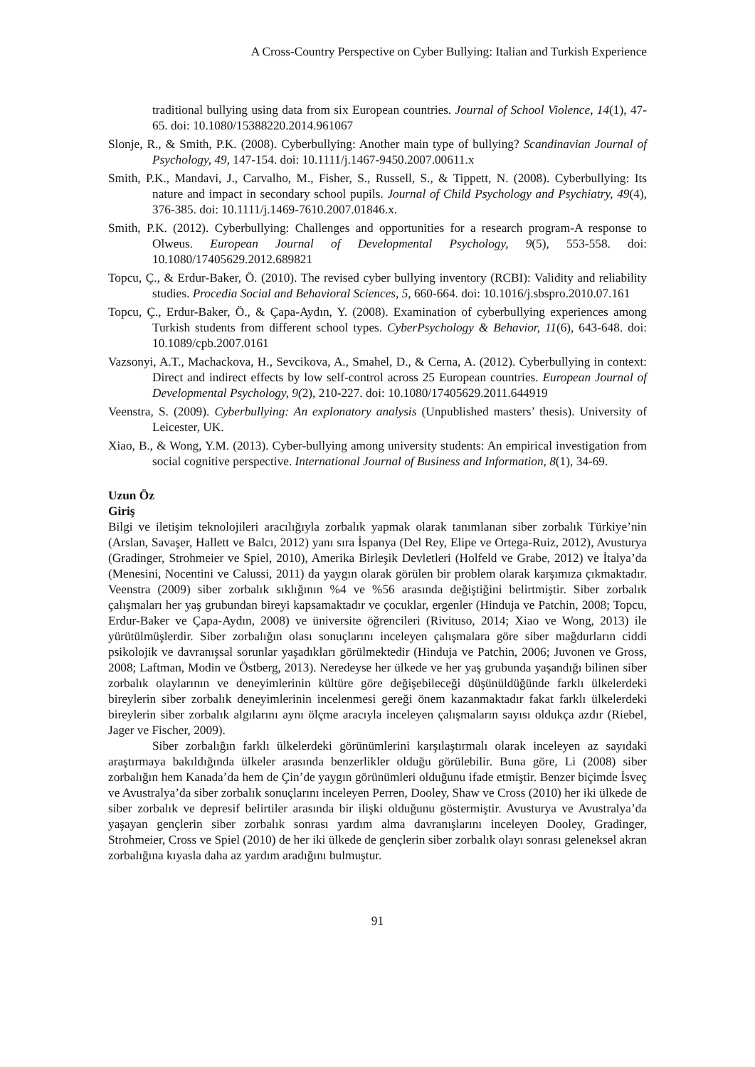A Cross-Country Perspective on Cyber Bullying: Italian and Turkish Experience
traditional bullying using data from six European countries. Journal of School Violence, 14(1), 47-65. doi: 10.1080/15388220.2014.961067
Slonje, R., & Smith, P.K. (2008). Cyberbullying: Another main type of bullying? Scandinavian Journal of Psychology, 49, 147-154. doi: 10.1111/j.1467-9450.2007.00611.x
Smith, P.K., Mandavi, J., Carvalho, M., Fisher, S., Russell, S., & Tippett, N. (2008). Cyberbullying: Its nature and impact in secondary school pupils. Journal of Child Psychology and Psychiatry, 49(4), 376-385. doi: 10.1111/j.1469-7610.2007.01846.x.
Smith, P.K. (2012). Cyberbullying: Challenges and opportunities for a research program-A response to Olweus. European Journal of Developmental Psychology, 9(5), 553-558. doi: 10.1080/17405629.2012.689821
Topcu, Ç., & Erdur-Baker, Ö. (2010). The revised cyber bullying inventory (RCBI): Validity and reliability studies. Procedia Social and Behavioral Sciences, 5, 660-664. doi: 10.1016/j.sbspro.2010.07.161
Topcu, Ç., Erdur-Baker, Ö., & Çapa-Aydın, Y. (2008). Examination of cyberbullying experiences among Turkish students from different school types. CyberPsychology & Behavior, 11(6), 643-648. doi: 10.1089/cpb.2007.0161
Vazsonyi, A.T., Machackova, H., Sevcikova, A., Smahel, D., & Cerna, A. (2012). Cyberbullying in context: Direct and indirect effects by low self-control across 25 European countries. European Journal of Developmental Psychology, 9(2), 210-227. doi: 10.1080/17405629.2011.644919
Veenstra, S. (2009). Cyberbullying: An explonatory analysis (Unpublished masters’ thesis). University of Leicester, UK.
Xiao, B., & Wong, Y.M. (2013). Cyber-bullying among university students: An empirical investigation from social cognitive perspective. International Journal of Business and Information, 8(1), 34-69.
Uzun Öz
Giriş
Bilgi ve iletişim teknolojileri aracılığıyla zorbalık yapmak olarak tanımlanan siber zorbalık Türkiye’nin (Arslan, Savaşer, Hallett ve Balcı, 2012) yanı sıra İspanya (Del Rey, Elipe ve Ortega-Ruiz, 2012), Avusturya (Gradinger, Strohmeier ve Spiel, 2010), Amerika Birleşik Devletleri (Holfeld ve Grabe, 2012) ve İtalya’da (Menesini, Nocentini ve Calussi, 2011) da yaygın olarak görülen bir problem olarak karşımıza çıkmaktadır. Veenstra (2009) siber zorbalık sıklığının %4 ve %56 arasında değiştiğini belirtmiştir. Siber zorbalık çalışmaları her yaş grubundan bireyi kapsamaktadır ve çocuklar, ergenler (Hinduja ve Patchin, 2008; Topcu, Erdur-Baker ve Çapa-Aydın, 2008) ve üniversite öğrencileri (Rivituso, 2014; Xiao ve Wong, 2013) ile yürütülmüşlerdir. Siber zorbalığın olası sonuçlarını inceleyen çalışmalara göre siber mağdurların ciddi psikolojik ve davranışsal sorunlar yaşadıkları görülmektedir (Hinduja ve Patchin, 2006; Juvonen ve Gross, 2008; Laftman, Modin ve Östberg, 2013). Neredeyse her ülkede ve her yaş grubunda yaşandığı bilinen siber zorbalık olaylarının ve deneyimlerinin kültüre göre değişebileceği düşünüldüğünde farklı ülkelerdeki bireylerin siber zorbalık deneyimlerinin incelenmesi gereği önem kazanmaktadır fakat farklı ülkelerdeki bireylerin siber zorbalık algılarını aynı ölçme aracıyla inceleyen çalışmaların sayısı oldukça azdır (Riebel, Jager ve Fischer, 2009).
Siber zorbalığın farklı ülkelerdeki görünümlerini karşılaştırmalı olarak inceleyen az sayıdaki araştırmaya bakıldığında ülkeler arasında benzerlikler olduğu görülebilir. Buna göre, Li (2008) siber zorbalığın hem Kanada’da hem de Çin’de yaygın görünümleri olduğunu ifade etmiştir. Benzer biçimde İsveç ve Avustralya’da siber zorbalık sonuçlarını inceleyen Perren, Dooley, Shaw ve Cross (2010) her iki ülkede de siber zorbalık ve depresif belirtiler arasında bir ilişki olduğunu göstermiştir. Avusturya ve Avustralya’da yaşayan gençlerin siber zorbalık sonrası yardım alma davranışlarını inceleyen Dooley, Gradinger, Strohmeier, Cross ve Spiel (2010) de her iki ülkede de gençlerin siber zorbalık olayı sonrası geleneksel akran zorbalığına kıyasla daha az yardım aradığını bulmuştur.
91